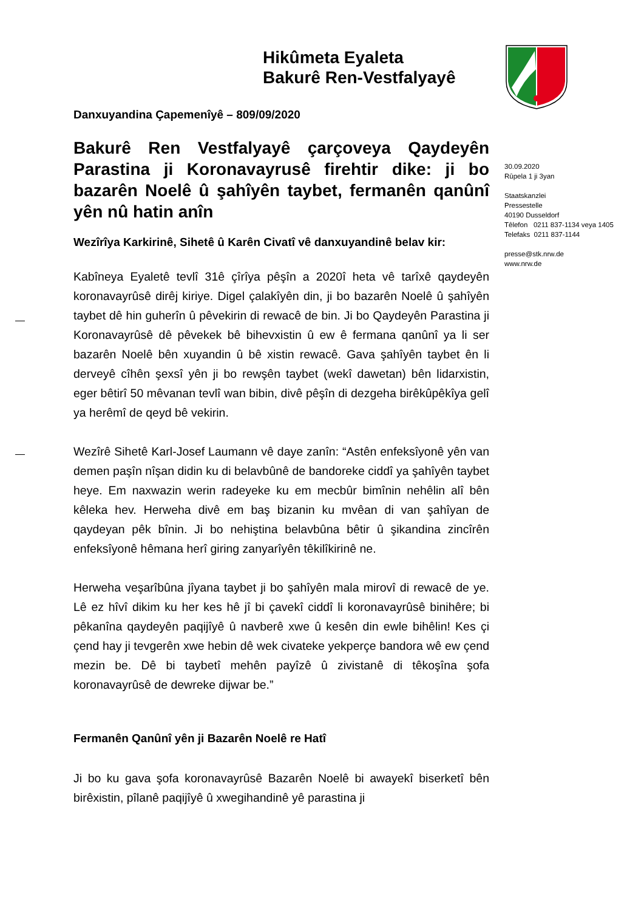Hikûmeta Eyaleta
Bakurê Ren-Vestfalyayê
Danxuyandina Çapemenîyê – 809/09/2020
Bakurê Ren Vestfalyayê çarçoveya Qaydeyên Parastina ji Koronavayrusê firehtir dike: ji bo bazarên Noelê û şahîyên taybet, fermanên qanûnî yên nû hatin anîn
Wezîrîya Karkirinê, Sihetê û Karên Civatî vê danxuyandinê belav kir:
Kabîneya Eyaletê tevlî 31ê çîrîya pêşîn a 2020î heta vê tarîxê qaydeyên koronavayrûsê dirêj kiriye. Digel çalakîyên din, ji bo bazarên Noelê û şahîyên taybet dê hin guherîn û pêvekirin di rewacê de bin. Ji bo Qaydeyên Parastina ji Koronavayrûsê dê pêvekek bê bihevxistin û ew ê fermana qanûnî ya li ser bazarên Noelê bên xuyandin û bê xistin rewacê. Gava şahîyên taybet ên li derveyê cîhên şexsî yên ji bo rewşên taybet (wekî dawetan) bên lidarxistin, eger bêtirî 50 mêvanan tevlî wan bibin, divê pêşîn di dezgeha birêkûpêkîya gelî ya herêmî de qeyd bê vekirin.
Wezîrê Sihetê Karl-Josef Laumann vê daye zanîn: “Astên enfeksîyonê yên van demen paşîn nîşan didin ku di belavbûnê de bandoreke ciddî ya şahîyên taybet heye. Em naxwazin werin radeyeke ku em mecbûr bimînin nehêlin alî bên kêleka hev. Herweha divê em baş bizanin ku mvêan di van şahîyan de qaydeyan pêk bînin. Ji bo nehiştina belavbûna bêtir û şikandina zincîrên enfeksîyonê hêmana herî giring zanyarîyên têkilîkirinê ne.
Herweha veşarîbûna jîyana taybet ji bo şahîyên mala mirovî di rewacê de ye. Lê ez hîvî dikim ku her kes hê jî bi çavekî ciddî li koronavayrûsê binihêre; bi pêkanîna qaydeyên paqijîyê û navberê xwe û kesên din ewle bihêlin! Kes çi çend hay ji tevgerên xwe hebin dê wek civateke yekperçe bandora wê ew çend mezin be. Dê bi taybetî mehên payîzê û zivistanê di têkoşîna şofa koronavayrûsê de dewreke dijwar be.”
Fermanên Qanûnî yên ji Bazarên Noelê re Hatî
Ji bo ku gava şofa koronavayrûsê Bazarên Noelê bi awayekî biserketî bên birêxistin, pîlanê paqijîyê û xwegihandinê yê parastina ji
30.09.2020
Rûpela 1 ji 3yan
Staatskanzlei
Pressestelle
40190 Dusseldorf
Têlefon 0211 837-1134 veya 1405
Telefaks 0211 837-1144
presse@stk.nrw.de
www.nrw.de